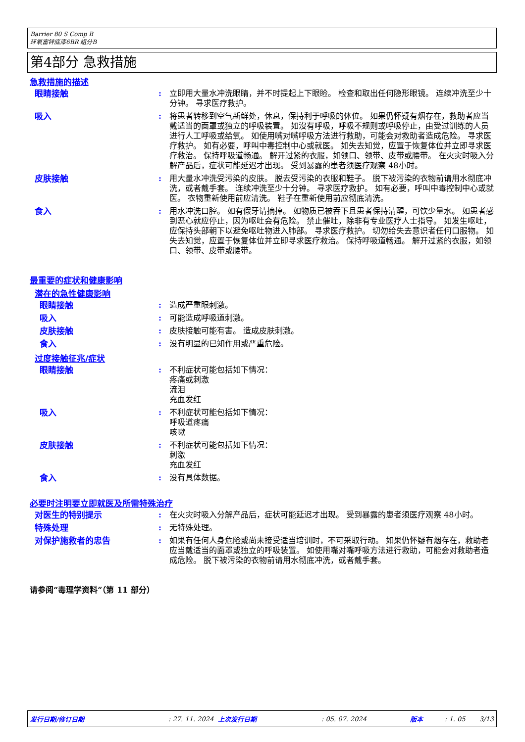Barrier 80 S Comp B
环氧富锌底漆6BR 组分B
第4部分 急救措施
急救措施的描述
眼睛接触 : 立即用大量水冲洗眼睛，并不时提起上下眼睑。 检查和取出任何隐形眼镜。 连续冲洗至少十分钟。 寻求医疗救护。
吸入 : 将患者转移到空气新鲜处，休息，保持利于呼吸的体位。 如果仍怀疑有烟存在，救助者应当戴适当的面罩或独立的呼吸装置。 如沒有呼吸，呼吸不规则或呼吸停止，由受过训练的人员进行人工呼吸或给氧。 如使用嘴对嘴呼吸方法进行救助，可能会对救助者造成危险。 寻求医疗救护。 如有必要，呼叫中毒控制中心或就医。 如失去知觉，应置于恢复体位并立即寻求医疗救治。 保持呼吸道畅通。 解开过紧的衣服，如领口、领带、皮带或腰带。 在火灾时吸入分解产品后，症状可能延迟才出现。 受到暴露的患者须医疗观察 48小时。
皮肤接触 : 用大量水冲洗受污染的皮肤。 脱去受污染的衣服和鞋子。 脱下被污染的衣物前请用水彻底冲洗，或者戴手套。 连续冲洗至少十分钟。 寻求医疗救护。 如有必要，呼叫中毒控制中心或就医。 衣物重新使用前应清洗。 鞋子在重新使用前应彻底清洗。
食入 : 用水冲洗口腔。 如有假牙请摘掉。 如物质已被吞下且患者保持清醒，可饮少量水。 如患者感到恶心就应停止，因为呕吐会有危险。 禁止催吐，除非有专业医疗人士指导。 如发生呕吐， 应保持头部朝下以避免呕吐物进入肺部。 寻求医疗救护。 切勿给失去意识者任何口服物。 如失去知觉，应置于恢复体位并立即寻求医疗救治。 保持呼吸道畅通。 解开过紧的衣服，如领口、领带、皮带或腰带。
最重要的症状和健康影响
潜在的急性健康影响
眼睛接触 : 造成严重眼刺激。
吸入 : 可能造成呼吸道刺激。
皮肤接触 : 皮肤接触可能有害。 造成皮肤刺激。
食入 : 没有明显的已知作用或严重危险。
过度接触征兆/症状
眼睛接触 : 不利症状可能包括如下情况：
疼痛或刺激
流泪
充血发红
吸入 : 不利症状可能包括如下情况：
呼吸道疼痛
咳嗽
皮肤接触 : 不利症状可能包括如下情况：
刺激
充血发红
食入 : 没有具体数据。
必要时注明要立即就医及所需特殊治疗
对医生的特别提示 : 在火灾时吸入分解产品后，症状可能延迟才出现。 受到暴露的患者须医疗观察 48小时。
特殊处理 : 无特殊处理。
对保护施救者的忠告 : 如果有任何人身危险或尚未接受适当培训时，不可采取行动。 如果仍怀疑有烟存在，救助者应当戴适当的面罩或独立的呼吸装置。 如使用嘴对嘴呼吸方法进行救助，可能会对救助者造成危险。 脱下被污染的衣物前请用水彻底冲洗，或者戴手套。
请参阅“毒理学资料”（第 11 部分）
发行日期/修订日期: 27. 11. 2024 上次发行日期: 05. 07. 2024 版本: 1. 05 3/13